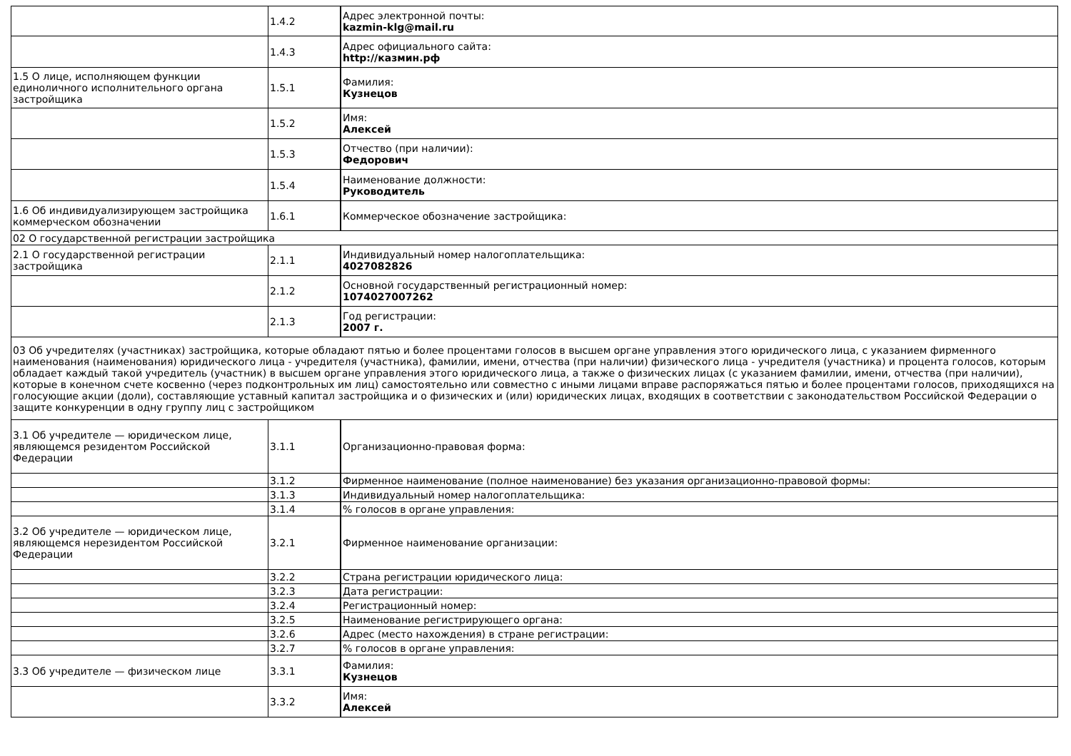| | 1.4.2 | Адрес электронной почты: kazmin-klg@mail.ru |
| | 1.4.3 | Адрес официального сайта: http://казмин.рф |
| 1.5 О лице, исполняющем функции единоличного исполнительного органа застройщика | 1.5.1 | Фамилия: Кузнецов |
| | 1.5.2 | Имя: Алексей |
| | 1.5.3 | Отчество (при наличии): Федорович |
| | 1.5.4 | Наименование должности: Руководитель |
| 1.6 Об индивидуализирующем застройщика коммерческом обозначении | 1.6.1 | Коммерческое обозначение застройщика: |
| 02 О государственной регистрации застройщика | | |
| 2.1 О государственной регистрации застройщика | 2.1.1 | Индивидуальный номер налогоплательщика: 4027082826 |
| | 2.1.2 | Основной государственный регистрационный номер: 1074027007262 |
| | 2.1.3 | Год регистрации: 2007 г. |
| 03 Об учредителях (участниках) застройщика, которые обладают пятью и более процентами голосов в высшем органе управления этого юридического лица, с указанием фирменного наименования (наименования) юридического лица - учредителя (участника), фамилии, имени, отчества (при наличии) физического лица - учредителя (участника) и процента голосов, которым обладает каждый такой учредитель (участник) в высшем органе управления этого юридического лица, а также о физических лицах (с указанием фамилии, имени, отчества (при наличии), которые в конечном счете косвенно (через подконтрольных им лиц) самостоятельно или совместно с иными лицами вправе распоряжаться пятью и более процентами голосов, приходящихся на голосующие акции (доли), составляющие уставный капитал застройщика и о физических и (или) юридических лицах, входящих в соответствии с законодательством Российской Федерации о защите конкуренции в одну группу лиц с застройщиком | | |
| 3.1 Об учредителе — юридическом лице, являющемся резидентом Российской Федерации | 3.1.1 | Организационно-правовая форма: |
| | 3.1.2 | Фирменное наименование (полное наименование) без указания организационно-правовой формы: |
| | 3.1.3 | Индивидуальный номер налогоплательщика: |
| | 3.1.4 | % голосов в органе управления: |
| 3.2 Об учредителе — юридическом лице, являющемся нерезидентом Российской Федерации | 3.2.1 | Фирменное наименование организации: |
| | 3.2.2 | Страна регистрации юридического лица: |
| | 3.2.3 | Дата регистрации: |
| | 3.2.4 | Регистрационный номер: |
| | 3.2.5 | Наименование регистрирующего органа: |
| | 3.2.6 | Адрес (место нахождения) в стране регистрации: |
| | 3.2.7 | % голосов в органе управления: |
| 3.3 Об учредителе — физическом лице | 3.3.1 | Фамилия: Кузнецов |
| | 3.3.2 | Имя: Алексей |